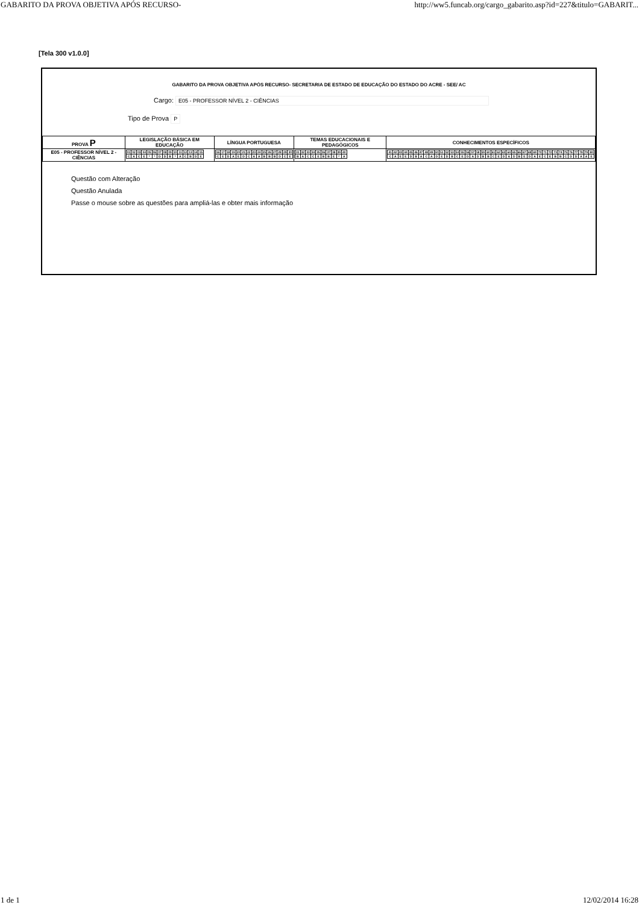GABARITO DA PROVA OBJETIVA APÓS RECURSO- http://ww5.funcab.org/cargo_gabarito.asp?id=227&titulo=GABARIT...
[Tela 300 v1.0.0]
GABARITO DA PROVA OBJETIVA APÓS RECURSO- SECRETARIA DE ESTADO DE EDUCAÇÃO DO ESTADO DO ACRE - SEE/ AC
Cargo: E05 - PROFESSOR NÍVEL 2 - CIÊNCIAS
Tipo de Prova P
| PROVA P | LEGISLAÇÃO BÁSICA EM EDUCAÇÃO | LÍNGUA PORTUGUESA | TEMAS EDUCACIONAIS E PEDAGÓGICOS | CONHECIMENTOS ESPECÍFICOS |
| --- | --- | --- | --- | --- |
| E05 - PROFESSOR NÍVEL 2 - CIÊNCIAS | / 01 / 02 / 03 / 04 / 05 / 06 / 07 / 08 / 09 / 10 / 11 / 12 / 13 / 14 / 15 / / C / A / C / E / * / * / D / D / B / * / A / C / B / D / E / | / 16 / 17 / 18 / 19 / 20 / 21 / 22 / 23 / 24 / 25 / 26 / 27 / 28 / 29 / 30 / / C / E / D / A / E / D / C / A / A / B / B / B / D / C / E / | / 31 / 32 / 33 / 34 / 35 / 36 / 37 / 38 / 39 / 40 / / B / A / C / C / E / B / B / E / * / A / | / 41 / 42 / 43 / 44 / 45 / 46 / 47 / 48 / 49 / 50 / 51 / 52 / 53 / 54 / 55 / 56 / 57 / 58 / 59 / 60 / 61 / 62 / 63 / 64 / 65 / 66 / 67 / 68 / 69 / 70 / 71 / 72 / 73 / 74 / 75 / 76 / 77 / 78 / 79 / 80 / / C / A / E / E / D / B / A / C / A / D / E / D / B / C / E / D / A / D / B / B / C / E / D / A / D / B / E / D / A / E / C / E / B / B / C / D / D / A / A / E / |
Questão com Alteração
Questão Anulada
Passe o mouse sobre as questões para ampliá-las e obter mais informação
1 de 1 12/02/2014 16:28